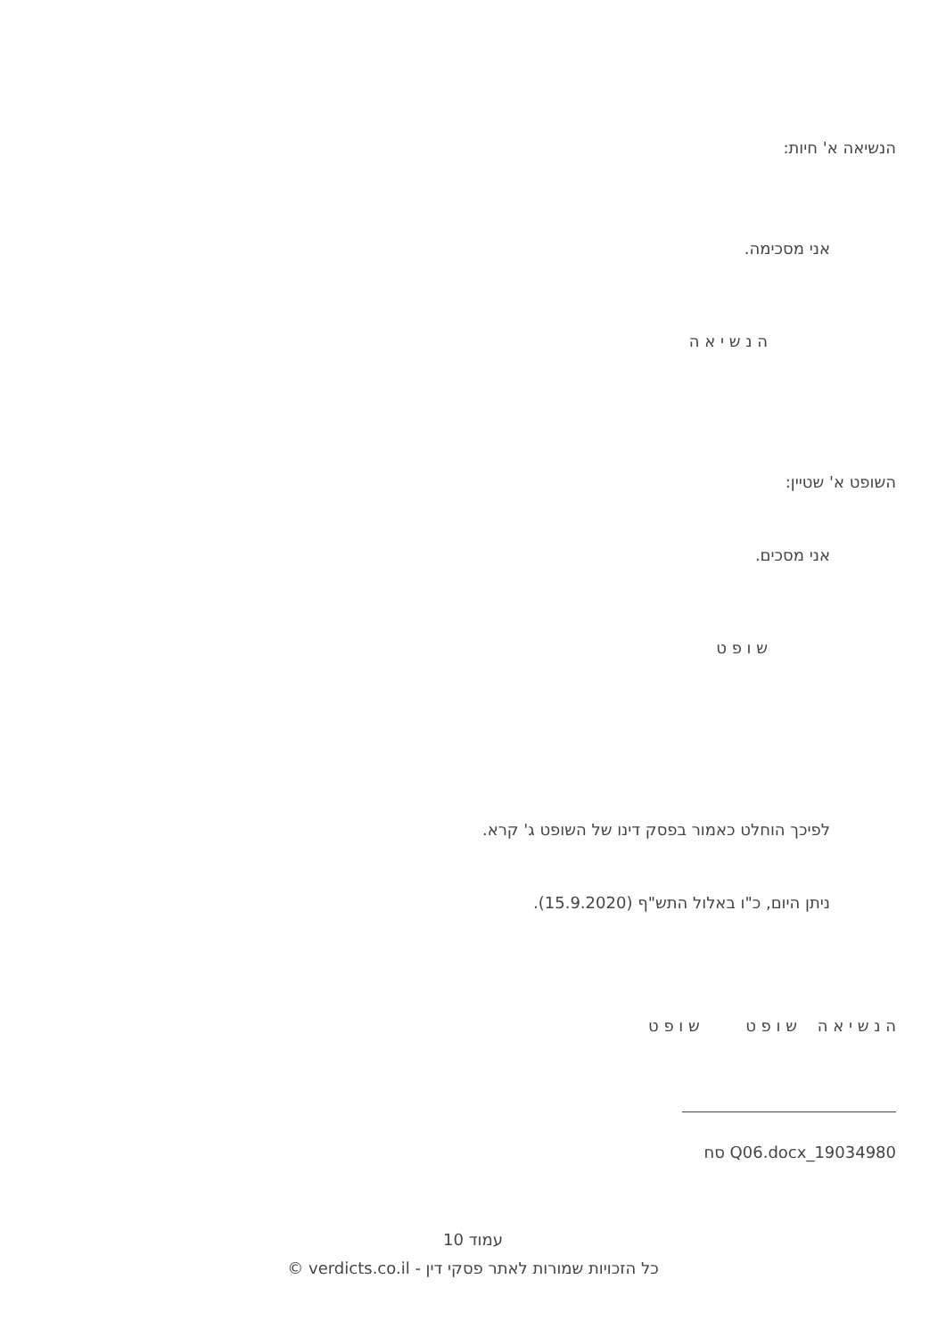הנשיאה א' חיות:
אני מסכימה.
ה נ ש י א ה
השופט א' שטיין:
אני מסכים.
ש ו פ ט
לפיכך הוחלט כאמור בפסק דינו של השופט ג' קרא.
ניתן היום, כ"ו באלול התש"ף (15.9.2020).
ה נ ש י א ה ש ו פ ט ש ו פ ט
19034980_Q06.docx סח
עמוד 10
כל הזכויות שמורות לאתר פסקי דין - verdicts.co.il ©